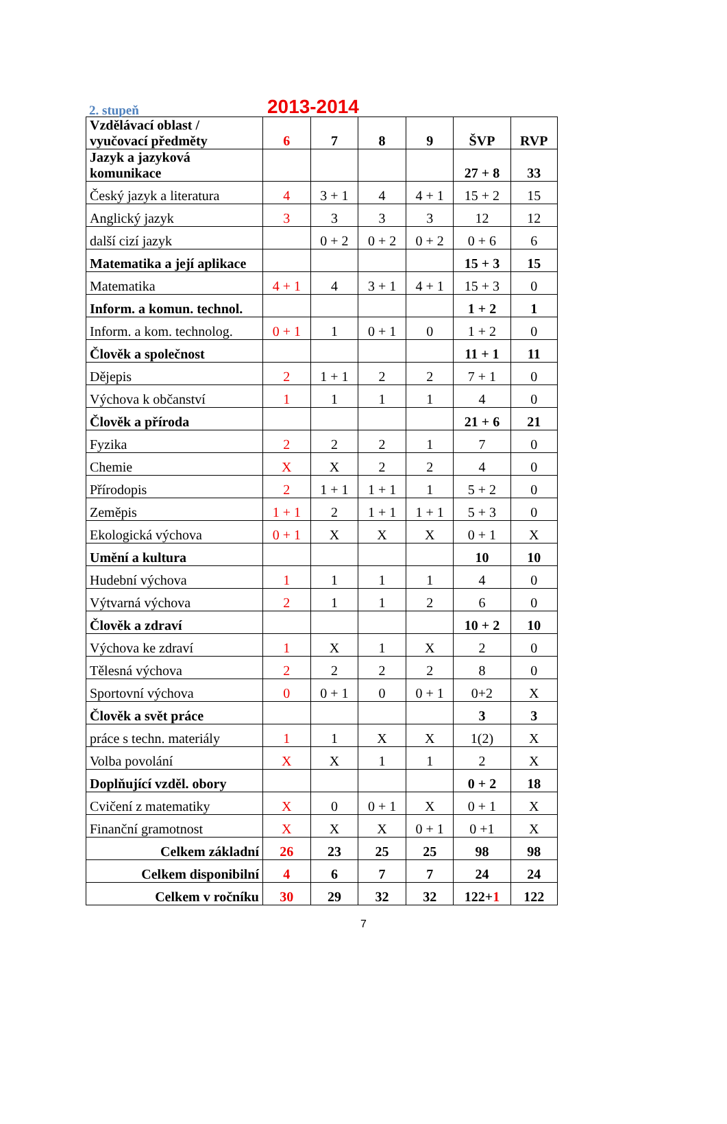2. stupeň 2013-2014
| Vzdělávací oblast / vyučovací předměty | 6 | 7 | 8 | 9 | ŠVP | RVP |
| Jazyk a jazyková komunikace | | | | | 27 + 8 | 33 |
| Český jazyk a literatura | 4 | 3 + 1 | 4 | 4 + 1 | 15 + 2 | 15 |
| Anglický jazyk | 3 | 3 | 3 | 3 | 12 | 12 |
| další cizí jazyk | | 0 + 2 | 0 + 2 | 0 + 2 | 0 + 6 | 6 |
| Matematika a její aplikace | | | | | 15 + 3 | 15 |
| Matematika | 4 + 1 | 4 | 3 + 1 | 4 + 1 | 15 + 3 | 0 |
| Inform. a komun. technol. | | | | | 1 + 2 | 1 |
| Inform. a kom. technolog. | 0 + 1 | 1 | 0 + 1 | 0 | 1 + 2 | 0 |
| Člověk a společnost | | | | | 11 + 1 | 11 |
| Dějepis | 2 | 1 + 1 | 2 | 2 | 7 + 1 | 0 |
| Výchova k občanství | 1 | 1 | 1 | 1 | 4 | 0 |
| Člověk a příroda | | | | | 21 + 6 | 21 |
| Fyzika | 2 | 2 | 2 | 1 | 7 | 0 |
| Chemie | X | X | 2 | 2 | 4 | 0 |
| Přírodopis | 2 | 1 + 1 | 1 + 1 | 1 | 5 + 2 | 0 |
| Zeměpis | 1 + 1 | 2 | 1 + 1 | 1 + 1 | 5 + 3 | 0 |
| Ekologická výchova | 0 + 1 | X | X | X | 0 + 1 | X |
| Umění a kultura | | | | | 10 | 10 |
| Hudební výchova | 1 | 1 | 1 | 1 | 4 | 0 |
| Výtvarná výchova | 2 | 1 | 1 | 2 | 6 | 0 |
| Člověk a zdraví | | | | | 10 + 2 | 10 |
| Výchova ke zdraví | 1 | X | 1 | X | 2 | 0 |
| Tělesná výchova | 2 | 2 | 2 | 2 | 8 | 0 |
| Sportovní výchova | 0 | 0 + 1 | 0 | 0 + 1 | 0+2 | X |
| Člověk a svět práce | | | | | 3 | 3 |
| práce s techn. materiály | 1 | 1 | X | X | 1(2) | X |
| Volba povolání | X | X | 1 | 1 | 2 | X |
| Doplňující vzděl. obory | | | | | 0 + 2 | 18 |
| Cvičení z matematiky | X | 0 | 0 + 1 | X | 0 + 1 | X |
| Finanční gramotnost | X | X | X | 0 + 1 | 0 +1 | X |
| Celkem základní | 26 | 23 | 25 | 25 | 98 | 98 |
| Celkem disponibilní | 4 | 6 | 7 | 7 | 24 | 24 |
| Celkem v ročníku | 30 | 29 | 32 | 32 | 122+ 1 | 122 |
7